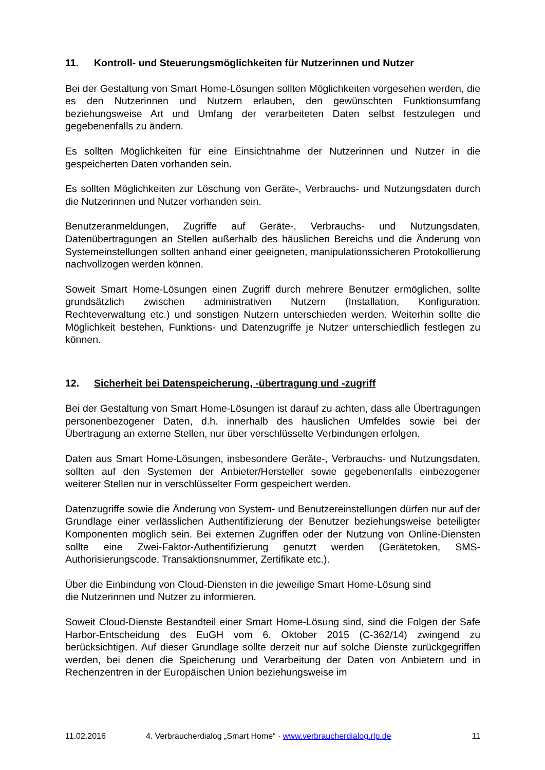11. Kontroll- und Steuerungsmöglichkeiten für Nutzerinnen und Nutzer
Bei der Gestaltung von Smart Home-Lösungen sollten Möglichkeiten vorgesehen werden, die es den Nutzerinnen und Nutzern erlauben, den gewünschten Funktionsumfang beziehungsweise Art und Umfang der verarbeiteten Daten selbst festzulegen und gegebenenfalls zu ändern.
Es sollten Möglichkeiten für eine Einsichtnahme der Nutzerinnen und Nutzer in die gespeicherten Daten vorhanden sein.
Es sollten Möglichkeiten zur Löschung von Geräte-, Verbrauchs- und Nutzungsdaten durch die Nutzerinnen und Nutzer vorhanden sein.
Benutzeranmeldungen, Zugriffe auf Geräte-, Verbrauchs- und Nutzungsdaten, Datenübertragungen an Stellen außerhalb des häuslichen Bereichs und die Änderung von Systemeinstellungen sollten anhand einer geeigneten, manipulationssicheren Protokollierung nachvollzogen werden können.
Soweit Smart Home-Lösungen einen Zugriff durch mehrere Benutzer ermöglichen, sollte grundsätzlich zwischen administrativen Nutzern (Installation, Konfiguration, Rechteverwaltung etc.) und sonstigen Nutzern unterschieden werden. Weiterhin sollte die Möglichkeit bestehen, Funktions- und Datenzugriffe je Nutzer unterschiedlich festlegen zu können.
12. Sicherheit bei Datenspeicherung, -übertragung und -zugriff
Bei der Gestaltung von Smart Home-Lösungen ist darauf zu achten, dass alle Übertragungen personenbezogener Daten, d.h. innerhalb des häuslichen Umfeldes sowie bei der Übertragung an externe Stellen, nur über verschlüsselte Verbindungen erfolgen.
Daten aus Smart Home-Lösungen, insbesondere Geräte-, Verbrauchs- und Nutzungsdaten, sollten auf den Systemen der Anbieter/Hersteller sowie gegebenenfalls einbezogener weiterer Stellen nur in verschlüsselter Form gespeichert werden.
Datenzugriffe sowie die Änderung von System- und Benutzereinstellungen dürfen nur auf der Grundlage einer verlässlichen Authentifizierung der Benutzer beziehungsweise beteiligter Komponenten möglich sein. Bei externen Zugriffen oder der Nutzung von Online-Diensten sollte eine Zwei-Faktor-Authentifizierung genutzt werden (Gerätetoken, SMS-Authorisierungscode, Transaktionsnummer, Zertifikate etc.).
Über die Einbindung von Cloud-Diensten in die jeweilige Smart Home-Lösung sind
die Nutzerinnen und Nutzer zu informieren.
Soweit Cloud-Dienste Bestandteil einer Smart Home-Lösung sind, sind die Folgen der Safe Harbor-Entscheidung des EuGH vom 6. Oktober 2015 (C-362/14) zwingend zu berücksichtigen. Auf dieser Grundlage sollte derzeit nur auf solche Dienste zurückgegriffen werden, bei denen die Speicherung und Verarbeitung der Daten von Anbietern und in Rechenzentren in der Europäischen Union beziehungsweise im
11.02.2016 4. Verbraucherdialog „Smart Home“ · www.verbraucherdialog.rlp.de 11